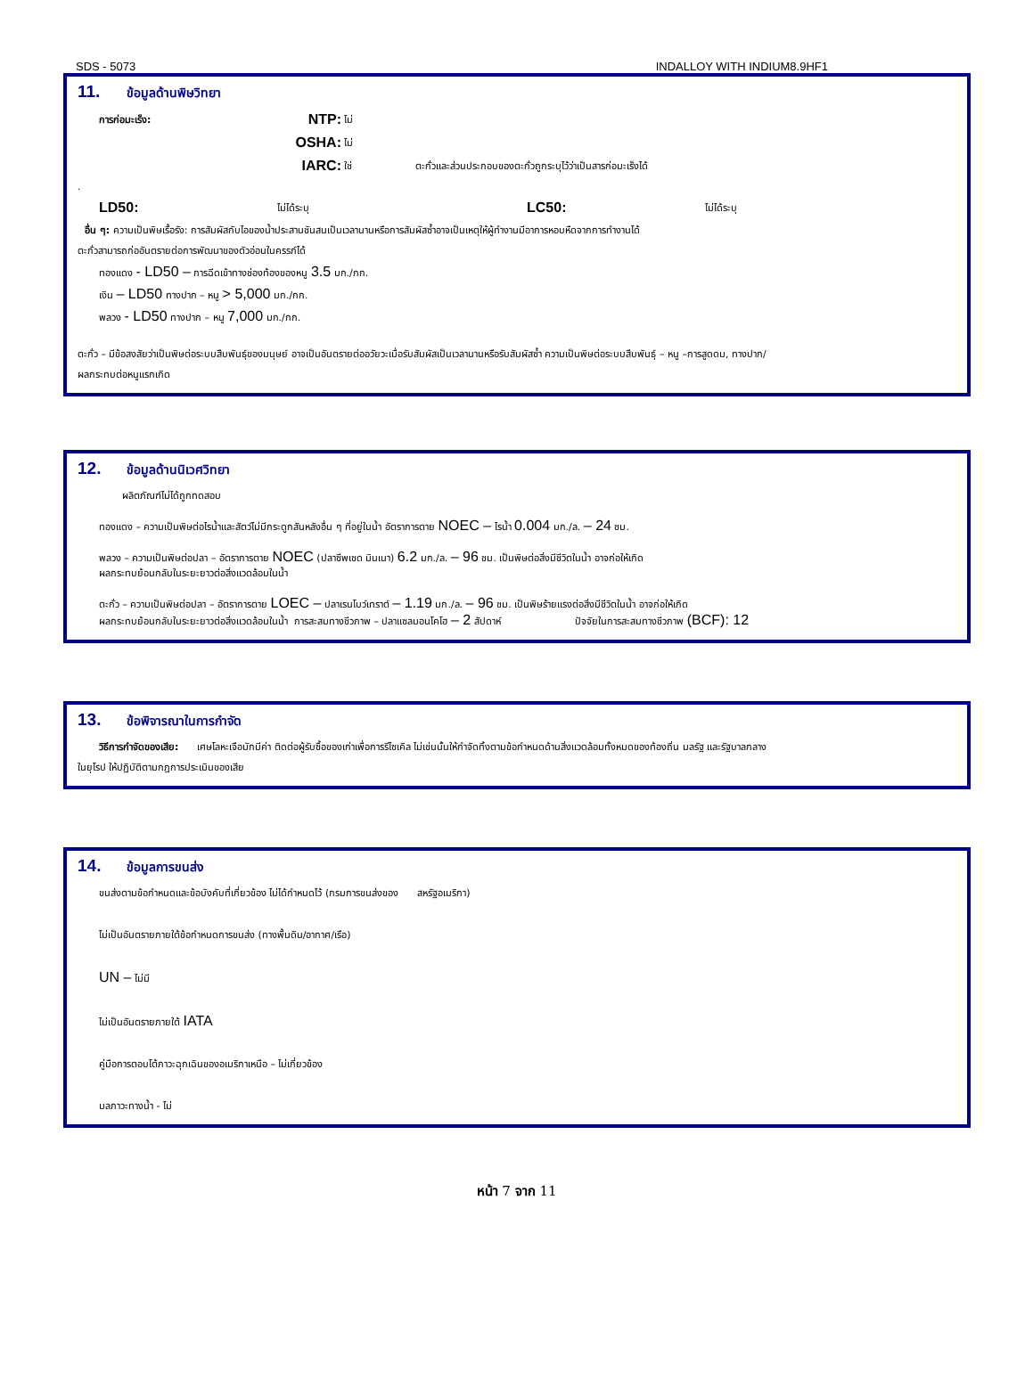SDS - 5073 INDALLOY WITH INDIUM8.9HF1
11. ข้อมูลด้านพิษวิทยา
การก่อมะเร็ง: NTP: ไม่
OSHA: ไม่
IARC: ใช่ ตะกั่วและส่วนประกอบของตะกั่วถูกระบุไว้ว่าเป็นสารก่อมะเร็งได้
.
LD50: ไม่ได้ระบุ LC50: ไม่ได้ระบุ
อื่น ๆ: ความเป็นพิษเรื้อรัง: การสัมผัสกับไอของน้ำประสานชันสนเป็นเวลานานหรือการสัมผัสซ้ำอาจเป็นเหตุให้ผู้ทำงานมีอาการหอบหืดจากการทำงานได้
ตะกั่วสามารถก่ออันตรายต่อการพัฒนาของตัวอ่อนในครรภ์ได้
ทองแดง - LD50 – การฉีดเข้าทางช่องท้องของหนู 3.5 มก./กก.
เงิน – LD50 ทางปาก – หนู > 5,000 มก./กก.
พลวง - LD50 ทางปาก – หนู 7,000 มก./กก.
ตะกั่ว – มีข้อสงสัยว่าเป็นพิษต่อระบบสืบพันธุ์ของมนุษย์ อาจเป็นอันตรายต่ออวัยวะเมื่อรับสัมผัสเป็นเวลานานหรือรับสัมผัสซ้ำ ความเป็นพิษต่อระบบสืบพันธุ์ – หนู –การสูดดม, ทางปาก/
ผลกระทบต่อหนูแรกเกิด
12. ข้อมูลด้านนิเวศวิทยา
ผลิตภัณฑ์ไม่ได้ถูกทดสอบ
ทองแดง – ความเป็นพิษต่อไรน้ำและสัตว์ไม่มีกระดูกสันหลังอื่น ๆ ที่อยู่ในน้ำ อัตราการตาย NOEC – ไรน้ำ 0.004 มก./ล. – 24 ชม.
พลวง – ความเป็นพิษต่อปลา – อัตราการตาย NOEC (ปลาซีพเชด มินเนา) 6.2 มก./ล. – 96 ชม. เป็นพิษต่อสิ่งมีชีวิตในน้ำ อาจก่อให้เกิด
ผลกระทบย้อนกลับในระยะยาวต่อสิ่งแวดล้อมในน้ำ
ตะกั่ว – ความเป็นพิษต่อปลา – อัตราการตาย LOEC – ปลาเรนโบว์เทราต์ – 1.19 มก./ล. – 96 ชม. เป็นพิษร้ายแรงต่อสิ่งมีชีวิตในน้ำ อาจก่อให้เกิด
ผลกระทบย้อนกลับในระยะยาวต่อสิ่งแวดล้อมในน้ำ การสะสมทางชีวภาพ – ปลาแซลมอนโคโฮ – 2 สัปดาห์ ปัจจัยในการสะสมทางชีวภาพ (BCF): 12
13. ข้อพิจารณาในการกำจัด
วิธีการกำจัดของเสีย: เศษโลหะเจือมักมีค่า ติดต่อผู้รับซื้อของเก่าเพื่อการรีไซเคิล ไม่เช่นนั้นให้กำจัดทิ้งตามข้อกำหนดด้านสิ่งแวดล้อมทั้งหมดของท้องถิ่น มลรัฐ และรัฐบาลกลาง
ในยุโรป ให้ปฏิบัติตามกฎการประเมินของเสีย
14. ข้อมูลการขนส่ง
ขนส่งตามข้อกำหนดและข้อบังคับที่เกี่ยวข้อง ไม่ได้กำหนดไว้ (กรมการขนส่งของ สหรัฐอเมริกา)
ไม่เป็นอันตรายภายใต้ข้อกำหนดการขนส่ง (ทางพื้นดิน/อากาศ/เรือ)
UN – ไม่มี
ไม่เป็นอันตรายภายใต้ IATA
คู่มือการตอบโต้ภาวะฉุกเฉินของอเมริกาเหนือ – ไม่เกี่ยวข้อง
มลภาวะทางน้ำ - ไม่
หน้า 7 จาก 11